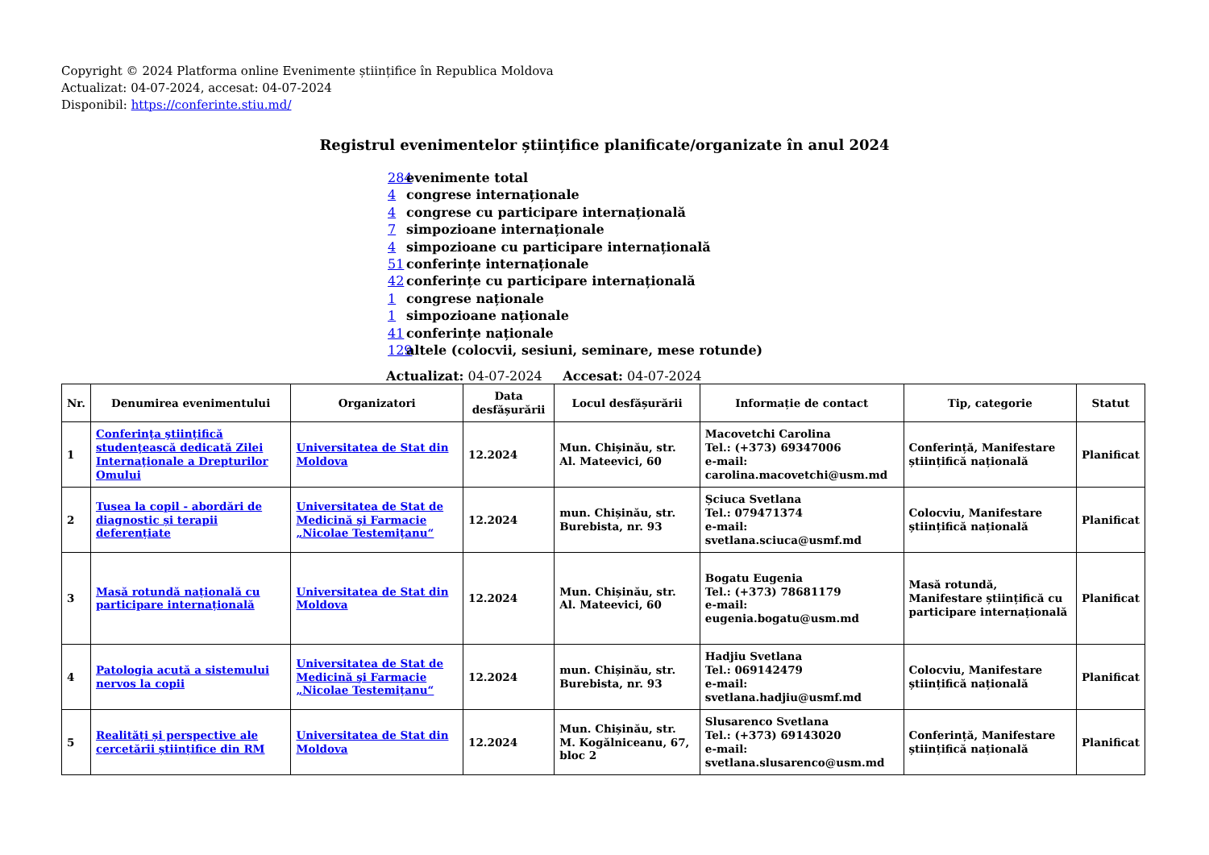Copyright © 2024 Platforma online Evenimente științifice în Republica Moldova
Actualizat: 04-07-2024, accesat: 04-07-2024
Disponibil: https://conferinte.stiu.md/
Registrul evenimentelor științifice planificate/organizate în anul 2024
284 evenimente total
4 congrese internaționale
4 congrese cu participare internațională
7 simpozioane internaționale
4 simpozioane cu participare internațională
51 conferințe internaționale
42 conferințe cu participare internațională
1 congrese naționale
1 simpozioane naționale
41 conferințe naționale
129 altele (colocvii, sesiuni, seminare, mese rotunde)
Actualizat: 04-07-2024 Accesat: 04-07-2024
| Nr. | Denumirea evenimentului | Organizatori | Data desfășurării | Locul desfășurării | Informație de contact | Tip, categorie | Statut |
| --- | --- | --- | --- | --- | --- | --- | --- |
| 1 | Conferinţa ştiinţifică studenţească dedicată Zilei Internaţionale a Drepturilor Omului | Universitatea de Stat din Moldova | 12.2024 | Mun. Chișinău, str. Al. Mateevici, 60 | Macovetchi Carolina Tel.: (+373) 69347006 e-mail: carolina.macovetchi@usm.md | Conferință, Manifestare științifică națională | Planificat |
| 2 | Tusea la copil - abordări de diagnostic și terapii deferențiate | Universitatea de Stat de Medicină şi Farmacie „Nicolae Testemiţanu“ | 12.2024 | mun. Chișinău, str. Burebista, nr. 93 | Șciuca Svetlana Tel.: 079471374 e-mail: svetlana.sciuca@usmf.md | Colocviu, Manifestare științifică națională | Planificat |
| 3 | Masă rotundă națională cu participare internațională | Universitatea de Stat din Moldova | 12.2024 | Mun. Chișinău, str. Al. Mateevici, 60 | Bogatu Eugenia Tel.: (+373) 78681179 e-mail: eugenia.bogatu@usm.md | Masă rotundă, Manifestare științifică cu participare internațională | Planificat |
| 4 | Patologia acută a sistemului nervos la copii | Universitatea de Stat de Medicină şi Farmacie „Nicolae Testemiţanu“ | 12.2024 | mun. Chișinău, str. Burebista, nr. 93 | Hadjiu Svetlana Tel.: 069142479 e-mail: svetlana.hadjiu@usmf.md | Colocviu, Manifestare științifică națională | Planificat |
| 5 | Realități și perspective ale cercetării științifice din RM | Universitatea de Stat din Moldova | 12.2024 | Mun. Chișinău, str. M. Kogălniceanu, 67, bloc 2 | Slusarenco Svetlana Tel.: (+373) 69143020 e-mail: svetlana.slusarenco@usm.md | Conferință, Manifestare științifică națională | Planificat |